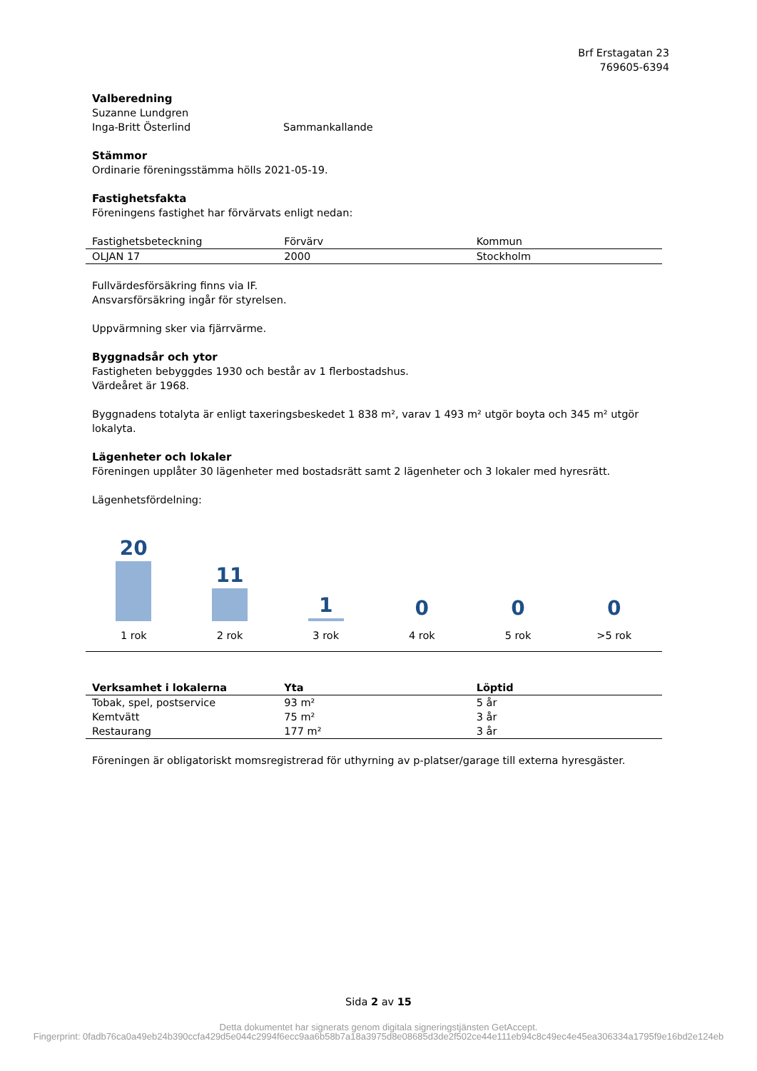Brf Erstagatan 23
769605-6394
Valberedning
Suzanne Lundgren
Inga-Britt Österlind Sammankallande
Stämmor
Ordinarie föreningsstämma hölls 2021-05-19.
Fastighetsfakta
Föreningens fastighet har förvärvats enligt nedan:
| Fastighetsbeteckning | Förvärv | Kommun |
| OLJAN 17 | 2000 | Stockholm |
Fullvärdesförsäkring finns via IF.
Ansvarsförsäkring ingår för styrelsen.
Uppvärmning sker via fjärrvärme.
Byggnadsår och ytor
Fastigheten bebyggdes 1930 och består av 1 flerbostadshus.
Värdeåret är 1968.
Byggnadens totalyta är enligt taxeringsbeskedet 1 838 m², varav 1 493 m² utgör boyta och 345 m² utgör lokalyta.
Lägenheter och lokaler
Föreningen upplåter 30 lägenheter med bostadsrätt samt 2 lägenheter och 3 lokaler med hyresrätt.
Lägenhetsfördelning:
20
1 rok
11
2 rok
1
3 rok
0
4 rok
0
5 rok
0
>5 rok
| Verksamhet i lokalerna | Yta | Löptid |
| --- | --- | --- |
| Tobak, spel, postservice | 93 m² | 5 år |
| Kemtvätt | 75 m² | 3 år |
| Restaurang | 177 m² | 3 år |
Föreningen är obligatoriskt momsregistrerad för uthyrning av p-platser/garage till externa hyresgäster.
Sida 2 av 15
Detta dokumentet har signerats genom digitala signeringstjänsten GetAccept.
Fingerprint: 0fadb76ca0a49eb24b390ccfa429d5e044c2994f6ecc9aa6b58b7a18a3975d8e08685d3de2f502ce44e111eb94c8c49ec4e45ea306334a1795f9e16bd2e124eb